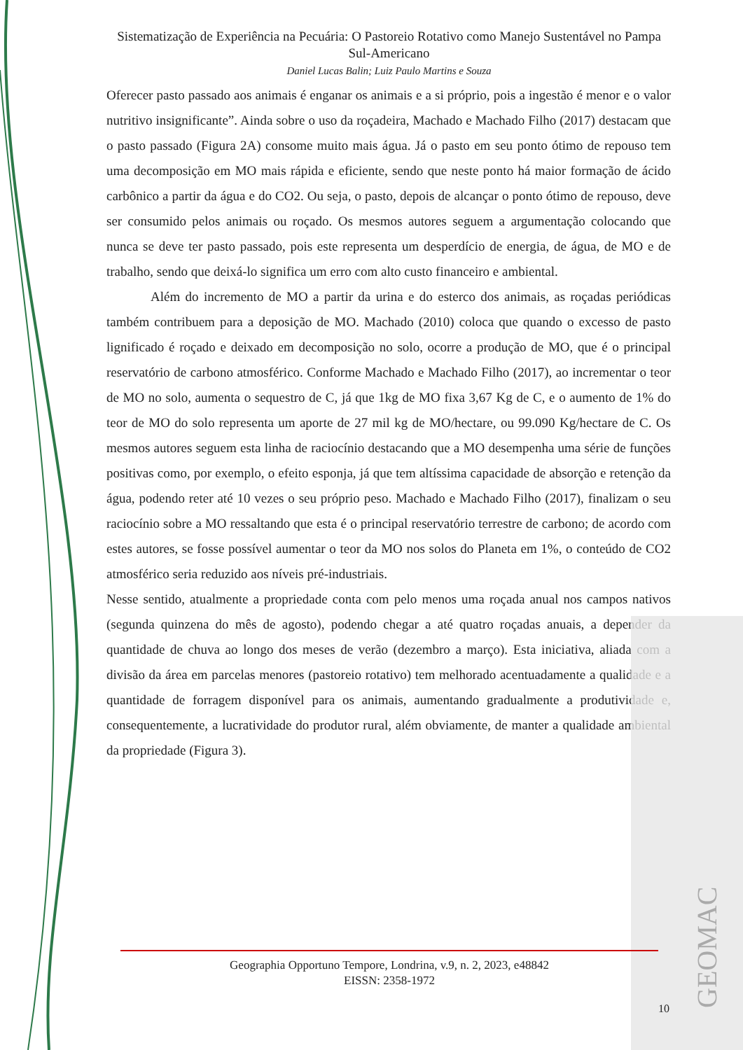Sistematização de Experiência na Pecuária: O Pastoreio Rotativo como Manejo Sustentável no Pampa Sul-Americano
Daniel Lucas Balin; Luiz Paulo Martins e Souza
Oferecer pasto passado aos animais é enganar os animais e a si próprio, pois a ingestão é menor e o valor nutritivo insignificante”. Ainda sobre o uso da roçadeira, Machado e Machado Filho (2017) destacam que o pasto passado (Figura 2A) consome muito mais água. Já o pasto em seu ponto ótimo de repouso tem uma decomposição em MO mais rápida e eficiente, sendo que neste ponto há maior formação de ácido carbônico a partir da água e do CO2. Ou seja, o pasto, depois de alcançar o ponto ótimo de repouso, deve ser consumido pelos animais ou roçado. Os mesmos autores seguem a argumentação colocando que nunca se deve ter pasto passado, pois este representa um desperdício de energia, de água, de MO e de trabalho, sendo que deixá-lo significa um erro com alto custo financeiro e ambiental.
Além do incremento de MO a partir da urina e do esterco dos animais, as roçadas periódicas também contribuem para a deposição de MO. Machado (2010) coloca que quando o excesso de pasto lignificado é roçado e deixado em decomposição no solo, ocorre a produção de MO, que é o principal reservatório de carbono atmosférico. Conforme Machado e Machado Filho (2017), ao incrementar o teor de MO no solo, aumenta o sequestro de C, já que 1kg de MO fixa 3,67 Kg de C, e o aumento de 1% do teor de MO do solo representa um aporte de 27 mil kg de MO/hectare, ou 99.090 Kg/hectare de C. Os mesmos autores seguem esta linha de raciocínio destacando que a MO desempenha uma série de funções positivas como, por exemplo, o efeito esponja, já que tem altíssima capacidade de absorção e retenção da água, podendo reter até 10 vezes o seu próprio peso. Machado e Machado Filho (2017), finalizam o seu raciocínio sobre a MO ressaltando que esta é o principal reservatório terrestre de carbono; de acordo com estes autores, se fosse possível aumentar o teor da MO nos solos do Planeta em 1%, o conteúdo de CO2 atmosférico seria reduzido aos níveis pré-industriais.
Nesse sentido, atualmente a propriedade conta com pelo menos uma roçada anual nos campos nativos (segunda quinzena do mês de agosto), podendo chegar a até quatro roçadas anuais, a depender da quantidade de chuva ao longo dos meses de verão (dezembro a março). Esta iniciativa, aliada com a divisão da área em parcelas menores (pastoreio rotativo) tem melhorado acentuadamente a qualidade e a quantidade de forragem disponível para os animais, aumentando gradualmente a produtividade e, consequentemente, a lucratividade do produtor rural, além obviamente, de manter a qualidade ambiental da propriedade (Figura 3).
Geographia Opportuno Tempore, Londrina, v.9, n. 2, 2023, e48842
EISSN: 2358-1972
10
GEOMAC